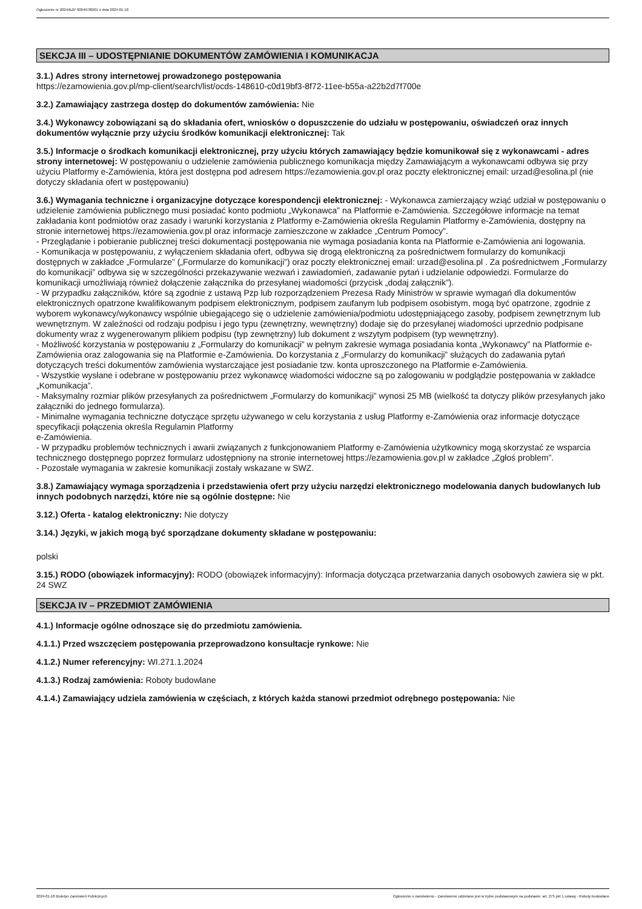Ogłoszenie nr 2024/BZP 00049780/01 z dnia 2024-01-18
SEKCJA III – UDOSTĘPNIANIE DOKUMENTÓW ZAMÓWIENIA I KOMUNIKACJA
3.1.) Adres strony internetowej prowadzonego postępowania
https://ezamowienia.gov.pl/mp-client/search/list/ocds-148610-c0d19bf3-8f72-11ee-b55a-a22b2d7f700e
3.2.) Zamawiający zastrzega dostęp do dokumentów zamówienia: Nie
3.4.) Wykonawcy zobowiązani są do składania ofert, wniosków o dopuszczenie do udziału w postępowaniu, oświadczeń oraz innych dokumentów wyłącznie przy użyciu środków komunikacji elektronicznej: Tak
3.5.) Informacje o środkach komunikacji elektronicznej, przy użyciu których zamawiający będzie komunikował się z wykonawcami - adres strony internetowej: W postępowaniu o udzielenie zamówienia publicznego komunikacja między Zamawiającym a wykonawcami odbywa się przy użyciu Platformy e-Zamówienia, która jest dostępna pod adresem https://ezamowienia.gov.pl oraz poczty elektronicznej email: urzad@esolina.pl (nie dotyczy składania ofert w postępowaniu)
3.6.) Wymagania techniczne i organizacyjne dotyczące korespondencji elektronicznej: - Wykonawca zamierzający wziąć udział w postępowaniu o udzielenie zamówienia publicznego musi posiadać konto podmiotu „Wykonawca” na Platformie e-Zamówienia. Szczegółowe informacje na temat zakładania kont podmiotów oraz zasady i warunki korzystania z Platformy e-Zamówienia określa Regulamin Platformy e-Zamówienia, dostępny na stronie internetowej https://ezamowienia.gov.pl oraz informacje zamieszczone w zakładce „Centrum Pomocy”.
- Przeglądanie i pobieranie publicznej treści dokumentacji postępowania nie wymaga posiadania konta na Platformie e-Zamówienia ani logowania.
- Komunikacja w postępowaniu, z wyłączeniem składania ofert, odbywa się drogą elektroniczną za pośrednictwem formularzy do komunikacji dostępnych w zakładce „Formularze” („Formularze do komunikacji”) oraz poczty elektronicznej email: urzad@esolina.pl . Za pośrednictwem „Formularzy do komunikacji” odbywa się w szczególności przekazywanie wezwań i zawiadomień, zadawanie pytań i udzielanie odpowiedzi. Formularze do komunikacji umożliwiają również dołączenie załącznika do przesyłanej wiadomości (przycisk „dodaj załącznik”).
- W przypadku załączników, które są zgodnie z ustawą Pzp lub rozporządzeniem Prezesa Rady Ministrów w sprawie wymagań dla dokumentów elektronicznych opatrzone kwalifikowanym podpisem elektronicznym, podpisem zaufanym lub podpisem osobistym, mogą być opatrzone, zgodnie z wyborem wykonawcy/wykonawcy wspólnie ubiegającego się o udzielenie zamówienia/podmiotu udostępniającego zasoby, podpisem zewnętrznym lub wewnętrznym. W zależności od rodzaju podpisu i jego typu (zewnętrzny, wewnętrzny) dodaje się do przesyłanej wiadomości uprzednio podpisane dokumenty wraz z wygenerowanym plikiem podpisu (typ zewnętrzny) lub dokument z wszytym podpisem (typ wewnętrzny).
- Możliwość korzystania w postępowaniu z „Formularzy do komunikacji” w pełnym zakresie wymaga posiadania konta „Wykonawcy” na Platformie e-Zamówienia oraz zalogowania się na Platformie e-Zamówienia. Do korzystania z „Formularzy do komunikacji” służących do zadawania pytań dotyczących treści dokumentów zamówienia wystarczające jest posiadanie tzw. konta uproszczonego na Platformie e-Zamówienia.
- Wszystkie wysłane i odebrane w postępowaniu przez wykonawcę wiadomości widoczne są po zalogowaniu w podglądzie postępowania w zakładce „Komunikacja”.
- Maksymalny rozmiar plików przesyłanych za pośrednictwem „Formularzy do komunikacji” wynosi 25 MB (wielkość ta dotyczy plików przesyłanych jako załączniki do jednego formularza).
- Minimalne wymagania techniczne dotyczące sprzętu używanego w celu korzystania z usług Platformy e-Zamówienia oraz informacje dotyczące specyfikacji połączenia określa Regulamin Platformy
e-Zamówienia.
- W przypadku problemów technicznych i awarii związanych z funkcjonowaniem Platformy e-Zamówienia użytkownicy mogą skorzystać ze wsparcia technicznego dostępnego poprzez formularz udostępniony na stronie internetowej https://ezamowienia.gov.pl w zakładce „Zgłoś problem”.
- Pozostałe wymagania w zakresie komunikacji zostały wskazane w SWZ.
3.8.) Zamawiający wymaga sporządzenia i przedstawienia ofert przy użyciu narzędzi elektronicznego modelowania danych budowlanych lub innych podobnych narzędzi, które nie są ogólnie dostępne: Nie
3.12.) Oferta - katalog elektroniczny: Nie dotyczy
3.14.) Języki, w jakich mogą być sporządzane dokumenty składane w postępowaniu:
polski
3.15.) RODO (obowiązek informacyjny): RODO (obowiązek informacyjny): Informacja dotycząca przetwarzania danych osobowych zawiera się w pkt. 24 SWZ
SEKCJA IV – PRZEDMIOT ZAMÓWIENIA
4.1.) Informacje ogólne odnoszące się do przedmiotu zamówienia.
4.1.1.) Przed wszczęciem postępowania przeprowadzono konsultacje rynkowe: Nie
4.1.2.) Numer referencyjny: WI.271.1.2024
4.1.3.) Rodzaj zamówienia: Roboty budowlane
4.1.4.) Zamawiający udziela zamówienia w częściach, z których każda stanowi przedmiot odrębnego postępowania: Nie
2024-01-18 Biuletyn Zamówień Publicznych Ogłoszenie o zamówieniu - Zamówienie udzielane jest w trybie podstawowym na podstawie: art. 275 pkt 1 ustawy - Roboty budowlane